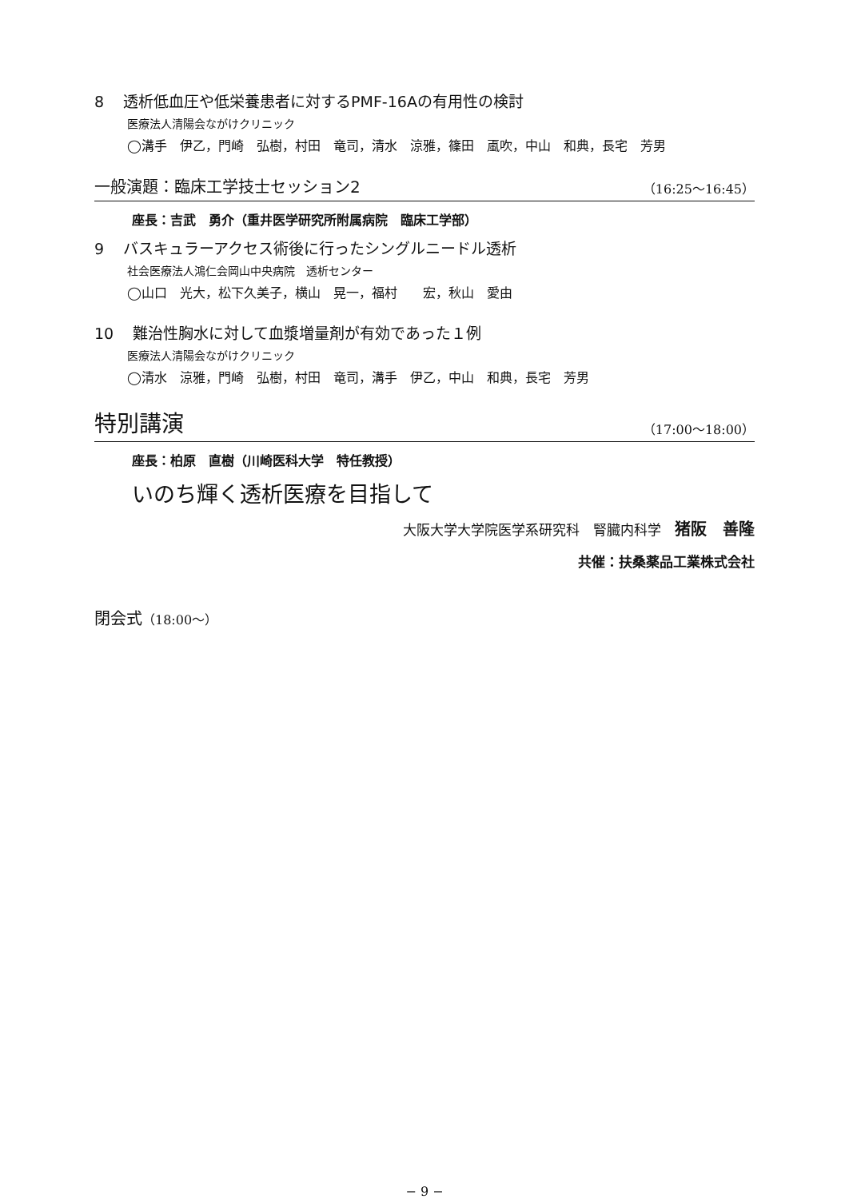8 透析低血圧や低栄養患者に対するPMF-16Aの有用性の検討
医療法人清陽会ながけクリニック
◯溝手　伊乙，門崎　弘樹，村田　竜司，清水　涼雅，篠田　颪吹，中山　和典，長宅　芳男
一般演題：臨床工学技士セッション2 （16:25〜16:45）
座長：吉武　勇介（重井医学研究所附属病院　臨床工学部）
9 バスキュラーアクセス術後に行ったシングルニードル透析
社会医療法人鴻仁会岡山中央病院　透析センター
◯山口　光大，松下久美子，横山　晃一，福村　　宏，秋山　愛由
10 難治性胸水に対して血漿増量剤が有効であった１例
医療法人清陽会ながけクリニック
◯清水　涼雅，門崎　弘樹，村田　竜司，溝手　伊乙，中山　和典，長宅　芳男
特別講演 （17:00〜18:00）
座長：柏原　直樹（川崎医科大学　特任教授）
いのち輝く透析医療を目指して
大阪大学大学院医学系研究科　腎臓内科学　猪阪　善隆
共催：扶桑薬品工業株式会社
閉会式（18:00〜）
− 9 −